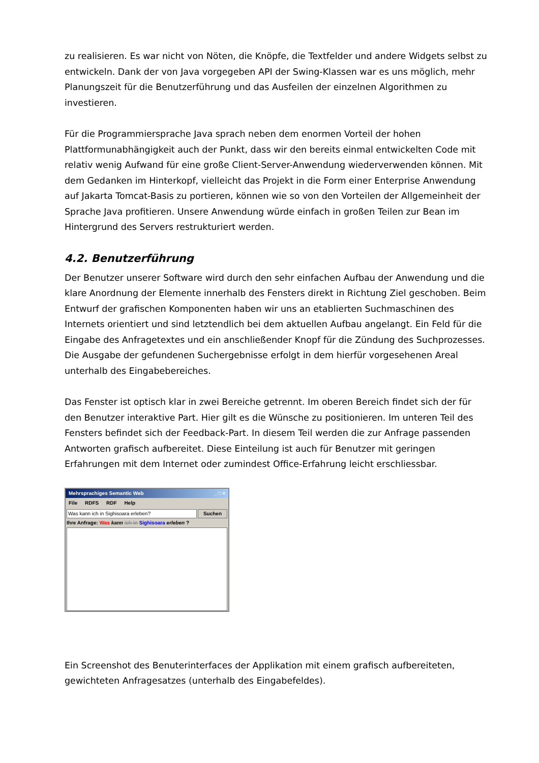zu realisieren. Es war nicht von Nöten, die Knöpfe, die Textfelder und andere Widgets selbst zu entwickeln. Dank der von Java vorgegeben API der Swing-Klassen war es uns möglich, mehr Planungszeit für die Benutzerführung und das Ausfeilen der einzelnen Algorithmen zu investieren.
Für die Programmiersprache Java sprach neben dem enormen Vorteil der hohen Plattformunabhängigkeit auch der Punkt, dass wir den bereits einmal entwickelten Code mit relativ wenig Aufwand für eine große Client-Server-Anwendung wiederverwenden können. Mit dem Gedanken im Hinterkopf, vielleicht das Projekt in die Form einer Enterprise Anwendung auf Jakarta Tomcat-Basis zu portieren, können wie so von den Vorteilen der Allgemeinheit der Sprache Java profitieren. Unsere Anwendung würde einfach in großen Teilen zur Bean im Hintergrund des Servers restrukturiert werden.
4.2. Benutzerführung
Der Benutzer unserer Software wird durch den sehr einfachen Aufbau der Anwendung und die klare Anordnung der Elemente innerhalb des Fensters direkt in Richtung Ziel geschoben. Beim Entwurf der grafischen Komponenten haben wir uns an etablierten Suchmaschinen des Internets orientiert und sind letztendlich bei dem aktuellen Aufbau angelangt. Ein Feld für die Eingabe des Anfragetextes und ein anschließender Knopf für die Zündung des Suchprozesses. Die Ausgabe der gefundenen Suchergebnisse erfolgt in dem hierfür vorgesehenen Areal unterhalb des Eingabebereiches.
Das Fenster ist optisch klar in zwei Bereiche getrennt. Im oberen Bereich findet sich der für den Benutzer interaktive Part. Hier gilt es die Wünsche zu positionieren. Im unteren Teil des Fensters befindet sich der Feedback-Part. In diesem Teil werden die zur Anfrage passenden Antworten grafisch aufbereitet. Diese Einteilung ist auch für Benutzer mit geringen Erfahrungen mit dem Internet oder zumindest Office-Erfahrung leicht erschliessbar.
Mehrsprachiges Semantic Web _ □ ×
File RDFS RDF Help
Was kann ich in Sighisoara erleben?
Suchen
Ihre Anfrage: Was kann ich in Sighisoara erleben ?
Ein Screenshot des Benuterinterfaces der Applikation mit einem grafisch aufbereiteten, gewichteten Anfragesatzes (unterhalb des Eingabefeldes).